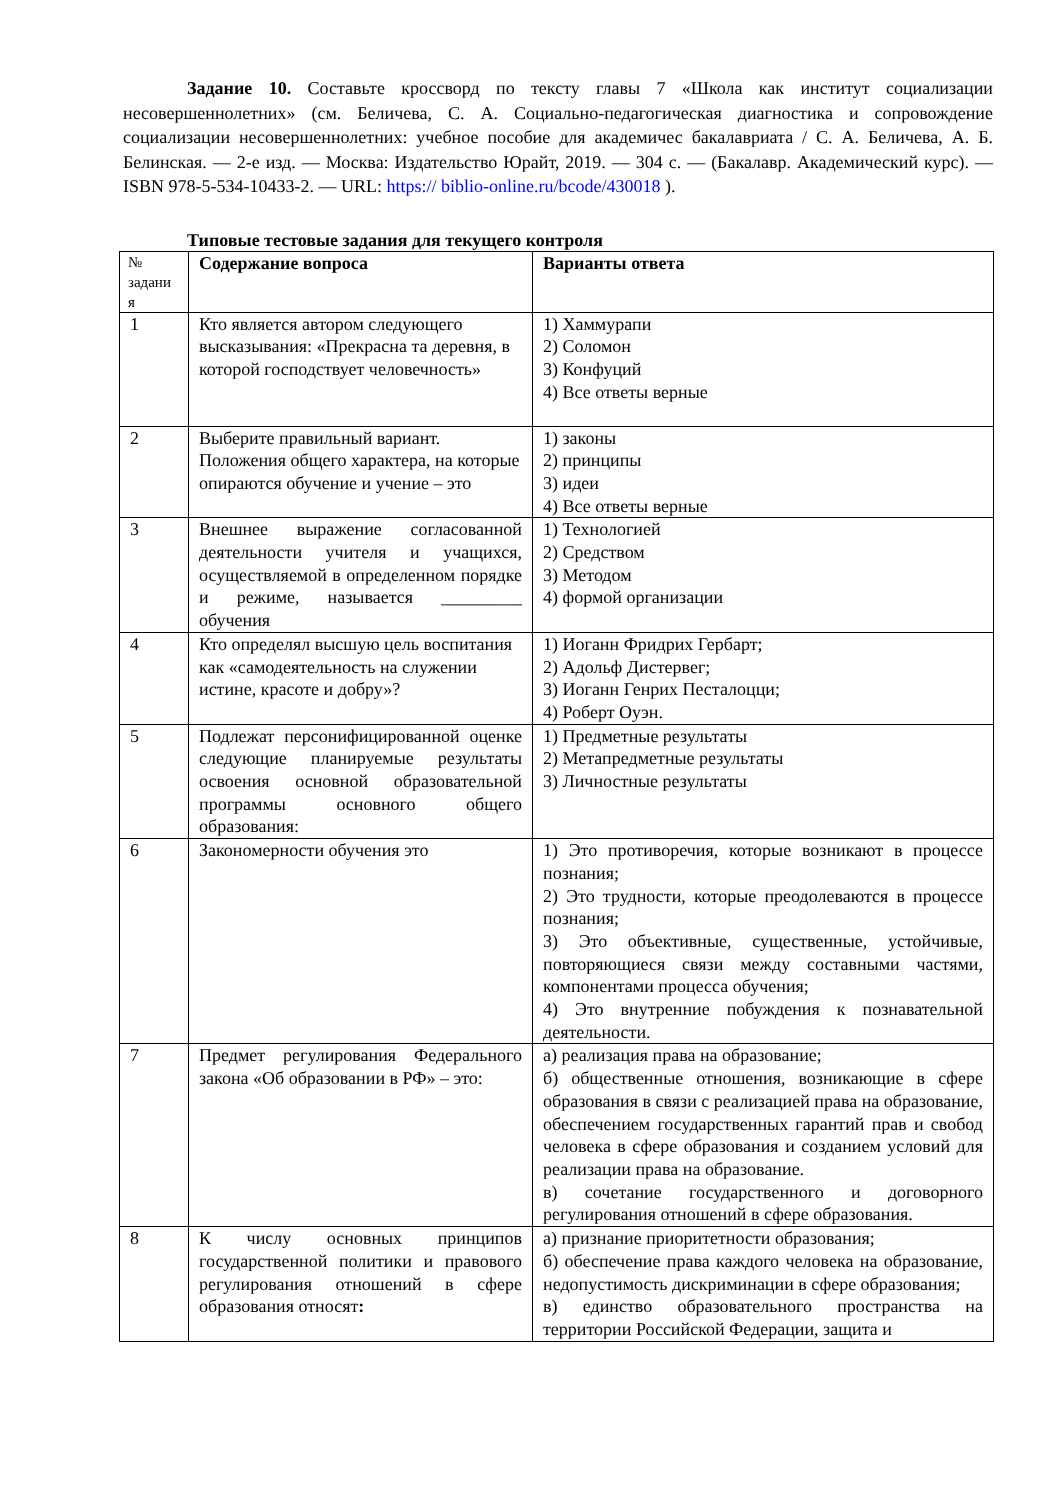Задание 10. Составьте кроссворд по тексту главы 7 «Школа как институт социализации несовершеннолетних» (см. Беличева, С. А. Социально-педагогическая диагностика и сопровождение социализации несовершеннолетних: учебное пособие для академичес бакалавриата / С. А. Беличева, А. Б. Белинская. — 2-е изд. — Москва: Издательство Юрайт, 2019. — 304 с. — (Бакалавр. Академический курс). — ISBN 978-5-534-10433-2. — URL: https:// biblio-online.ru/bcode/430018 ).
Типовые тестовые задания для текущего контроля
| № задани я | Содержание вопроса | Варианты ответа |
| --- | --- | --- |
| 1 | Кто является автором следующего высказывания: «Прекрасна та деревня, в которой господствует человечность» | 1) Хаммурапи 2) Соломон 3) Конфуций 4) Все ответы верные |
| 2 | Выберите правильный вариант. Положения общего характера, на которые опираются обучение и учение – это | 1) законы 2) принципы 3) идеи 4) Все ответы верные |
| 3 | Внешнее выражение согласованной деятельности учителя и учащихся, осуществляемой в определенном порядке и режиме, называется _________ обучения | 1) Технологией 2) Средством 3) Методом 4) формой организации |
| 4 | Кто определял высшую цель воспитания как «самодеятельность на служении истине, красоте и добру»? | 1) Иоганн Фридрих Гербарт; 2) Адольф Дистервег; 3) Иоганн Генрих Песталоцци; 4) Роберт Оуэн. |
| 5 | Подлежат персонифицированной оценке следующие планируемые результаты освоения основной образовательной программы основного общего образования: | 1) Предметные результаты 2) Метапредметные результаты 3) Личностные результаты |
| 6 | Закономерности обучения это | 1) Это противоречия, которые возникают в процессе познания; 2) Это трудности, которые преодолеваются в процессе познания; 3) Это объективные, существенные, устойчивые, повторяющиеся связи между составными частями, компонентами процесса обучения; 4) Это внутренние побуждения к познавательной деятельности. |
| 7 | Предмет регулирования Федерального закона «Об образовании в РФ» – это: | а) реализация права на образование; б) общественные отношения, возникающие в сфере образования в связи с реализацией права на образование, обеспечением государственных гарантий прав и свобод человека в сфере образования и созданием условий для реализации права на образование. в) сочетание государственного и договорного регулирования отношений в сфере образования. |
| 8 | К числу основных принципов государственной политики и правового регулирования отношений в сфере образования относят : | а) признание приоритетности образования; б) обеспечение права каждого человека на образование, недопустимость дискриминации в сфере образования; в) единство образовательного пространства на территории Российской Федерации, защита и |